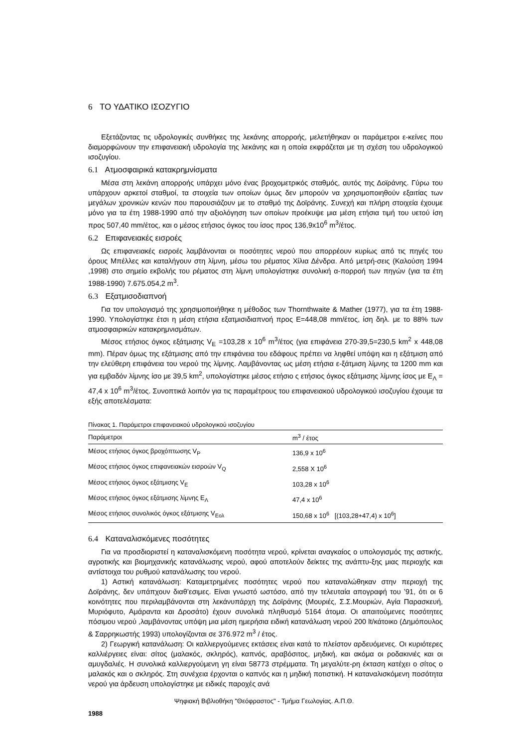6 ΤΟ ΥΔΑΤΙΚΟ ΙΣΟΖΥΓΙΟ
Εξετάζοντας τις υδρολογικές συνθήκες της λεκάνης απορροής, μελετήθηκαν οι παράμετροι ε-κείνες που διαμορφώνουν την επιφανειακή υδρολογία της λεκάνης και η οποία εκφράζεται με τη σχέση του υδρολογικού ισοζυγίου.
6.1 Ατμοσφαιρικά κατακρημνίσματα
Μέσα στη λεκάνη απορροής υπάρχει μόνο ένας βροχομετρικός σταθμός, αυτός της Δοϊράνης. Γύρω του υπάρχουν αρκετοί σταθμοί, τα στοιχεία των οποίων όμως δεν μπορούν να χρησιμοποιηθούν εξαιτίας των μεγάλων χρονικών κενών που παρουσιάζουν με το σταθμό της Δοϊράνης. Συνεχή και πλήρη στοιχεία έχουμε μόνο για τα έτη 1988-1990 από την αξιολόγηση των οποίων προέκυψε μια μέση ετήσια τιμή του υετού ίση προς 507,40 mm/έτος, και ο μέσος ετήσιος όγκος του ίσος προς 136,9x10<sup>6</sup> m<sup>3</sup>/έτος.
6.2 Επιφανειακές εισροές
Ως επιφανειακές εισροές λαμβάνονται οι ποσότητες νερού που απορρέουν κυρίως από τις πηγές του όρους Μπέλλες και καταλήγουν στη λίμνη, μέσω του ρέματος Χίλια Δένδρα. Από μετρή-σεις (Καλούση 1994 ,1998) στο σημείο εκβολής του ρέματος στη λίμνη υπολογίστηκε συνολική α-πορροή των πηγών (για τα έτη 1988-1990) 7.675.054,2 m<sup>3</sup>.
6.3 Εξατμισοδιαπνοή
Για τον υπολογισμό της χρησιμοποιήθηκε η μέθοδος των Thornthwaite & Mather (1977), για τα έτη 1988-1990. Υπολογίστηκε έτσι η μέση ετήσια εξατμισιδιαπνοή προς Ε=448,08 mm/έτος, ίση δηλ. με το 88% των ατμοσφαιρικών κατακρημνισμάτων.
Μέσος ετήσιος όγκος εξάτμισης V<sub>E</sub> =103,28 x 10<sup>6</sup> m<sup>3</sup>/έτος (για επιφάνεια 270-39,5=230,5 km<sup>2</sup> x 448,08 mm). Πέραν όμως της εξάτμισης από την επιφάνεια του εδάφους πρέπει να ληφθεί υπόψη και η εξάτμιση από την ελεύθερη επιφάνεια του νερού της λίμνης. Λαμβάνοντας ως μέση ετήσια ε-ξάτμιση λίμνης τα 1200 mm και για εμβαδόν λίμνης ίσο με 39,5 km<sup>2</sup>, υπολογίστηκε μέσος ετήσιο ς ετήσιος όγκος εξάτμισης λίμνης ίσος με Ε<sub>Λ</sub> = 47,4 x 10<sup>6</sup> m<sup>3</sup>/έτος. Συνοπτικά λοιπόν για τις παραμέτρους του επιφανειακού υδρολογικού ισοζυγίου έχουμε τα εξής αποτελέσματα:
Πίνακας 1. Παράμετροι επιφανειακού υδρολογικού ισοζυγίου
| Παράμετροι | m<sup>3</sup> / έτος |
| --- | --- |
| Μέσος ετήσιος όγκος βροχόπτωσης V<sub>P</sub> | 136,9 x 10<sup>6</sup> |
| Μέσος ετήσιος όγκος επιφανειακών εισροών V<sub>Q</sub> | 2,558 X 10<sup>6</sup> |
| Μέσος ετήσιος όγκος εξάτμισης V<sub>E</sub> | 103,28 x 10<sup>6</sup> |
| Μέσος ετήσιος όγκος εξάτμισης λίμνης Ε<sub>Λ</sub> | 47,4 x 10<sup>6</sup> |
| Μέσος ετήσιος συνολικός όγκος εξάτμισης V<sub>Εολ</sub> | 150,68 x 10<sup>6</sup> [(103,28+47,4) x 10<sup>6</sup>] |
6.4 Καταναλισκόμενες ποσότητες
Για να προσδιοριστεί η καταναλισκόμενη ποσότητα νερού, κρίνεται αναγκαίος ο υπολογισμός της αστικής, αγροτικής και βιομηχανικής κατανάλωσης νερού, αφού αποτελούν δείκτες της ανάπτυ-ξης μιας περιοχής και αντίστοιχα του ρυθμού κατανάλωσης του νερού.
1) Αστική κατανάλωση: Καταμετρημένες ποσότητες νερού που καταναλώθηκαν στην περιοχή της Δοϊράνης, δεν υπάπχουν διαθ’εσιμες. Είναι γνωστό ωστόσο, από την τελευταία απογραφή του ’91, ότι οι 6 κοινότητες που περιλαμβάνονται στη λεκάνυπάρχη της Δοϊράνης (Μουριές, Σ.Σ.Μουριών, Αγία Παρασκευή, Μυριόφυτο, Αμάραντα και Δροσάτο) έχουν συνολικά πληθυσμό 5164 άτομα. Οι απαιτούμενες ποσότητες πόσιμου νερού ,λαμβάνοντας υπόψη μια μέση ημερήσια ειδική κατανάλωση νερού 200 lt/κάτοικο (Δημόπουλος & Σαρρηκωστής 1993) υπολογίζονται σε 376.972 m<sup>3</sup> / έτος.
2) Γεωργική κατανάλωση: Οι καλλιεργούμενες εκτάσεις είναι κατά το πλείστον αρδευόμενες. Οι κυριότερες καλλιέργειες είναι: σίτος (μαλακός, σκληρός), καπνός, αραβόσιτος, μηδική, και ακόμα οι ροδακινιές και οι αμυγδαλιές. Η συνολικά καλλιεργούμενη γη είναι 58773 στρέμματα. Τη μεγαλύτε-ρη έκταση κατέχει ο σίτος ο μαλακός και ο σκληρός. Στη συνέχεια έρχονται ο καπνός και η μηδική ποτιστική. Η καταναλισκόμενη ποσότητα νερού για άρδευση υπολογίστηκε με ειδικές παροχές ανά
1988
Ψηφιακή Βιβλιοθήκη "Θεόφραστος" - Τμήμα Γεωλογίας. Α.Π.Θ.